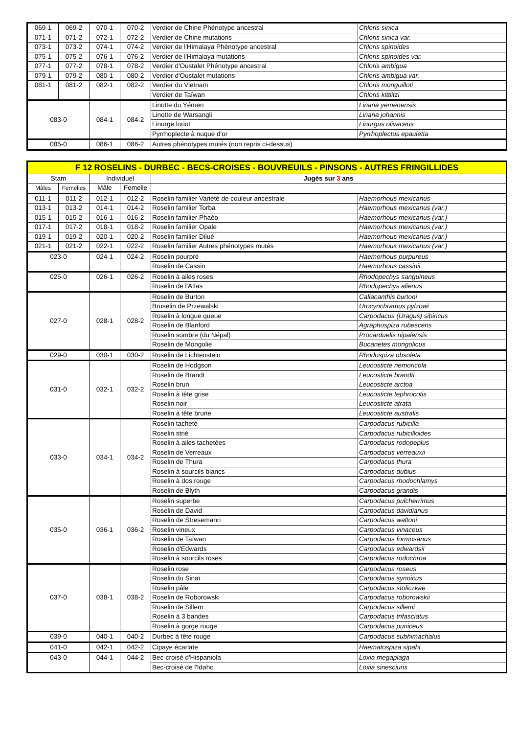| 069-1 | 069-2 | 070-1 | 070-2 | Verdier de Chine Phénotype ancestral | Chloris sinica |
| 071-1 | 071-2 | 072-1 | 072-2 | Verdier de Chine mutations | Chloris sinica var. |
| 073-1 | 073-2 | 074-1 | 074-2 | Verdier de l'Himalaya Phénotype ancestral | Chloris spinoides |
| 075-1 | 075-2 | 076-1 | 076-2 | Verdier de l'Himalaya mutations | Chloris spinoides var. |
| 077-1 | 077-2 | 078-1 | 078-2 | Verdier d'Oustalet Phénotype ancestral | Chloris ambigua |
| 079-1 | 079-2 | 080-1 | 080-2 | Verdier d'Oustalet mutations | Chloris ambigua var. |
| 081-1 | 081-2 | 082-1 | 082-2 | Verdier du Vietnam | Chloris monguilloti |
| | | | | Verdier de Taïwan | Chloris kittlitzi |
| 083-0 | | 084-1 | 084-2 | Linotte du Yémen | Linaria yemenensis |
| | | | | Linotte de Warsangli | Linaria johannis |
| | | | | Linurge loriot | Linurgus olivaceus |
| | | | | Pyrrhoplecte à nuque d'or | Pyrrhoplectus epauletta |
| 085-0 | | 086-1 | 086-2 | Autres phénotypes mutés (non repris ci-dessus) | |
| F 12 ROSELINS - DURBEC - BECS-CROISES - BOUVREUILS - PINSONS - AUTRES FRINGILLIDES | | | | | |
| Stam | | Individuel | | Jugés sur 3 ans | |
| Mâles | Femelles | Mâle | Femelle | | |
| 011-1 | 011-2 | 012-1 | 012-2 | Roselin familier Variété de couleur ancestrale | Haemorhous mexicanus |
| 013-1 | 013-2 | 014-1 | 014-2 | Roselin familier Torba | Haemorhous mexicanus (var.) |
| 015-1 | 015-2 | 016-1 | 016-2 | Roselin familier Phaéo | Haemorhous mexicanus (var.) |
| 017-1 | 017-2 | 018-1 | 018-2 | Roselin familier Opale | Haemorhous mexicanus (var.) |
| 019-1 | 019-2 | 020-1 | 020-2 | Roselin familier Dilué | Haemorhous mexicanus (var.) |
| 021-1 | 021-2 | 022-1 | 022-2 | Roselin familier Autres phénotypes mutés | Haemorhous mexicanus (var.) |
| 023-0 | | 024-1 | 024-2 | Roselin pourpré | Haemorhous purpureus |
| | | | | Roselin de Cassin | Haemorhous cassinii |
| 025-0 | | 026-1 | 026-2 | Roselin à ailes roses | Rhodopechys sanguineus |
| | | | | Roselin de l'Atlas | Rhodopechys alienus |
| 027-0 | | 028-1 | 028-2 | Roselin de Burton | Callacanthis burtoni |
| | | | | Bruselin de Przewalski | Urocynchramus pylzowi |
| | | | | Roselin à longue queue | Carpodacus (Uragus) sibiricus |
| | | | | Roselin de Blanford | Agraphospiza rubescens |
| | | | | Roselin sombre (du Népal) | Procarduelis nipalensis |
| | | | | Roselin de Mongolie | Bucanetes mongolicus |
| 029-0 | | 030-1 | 030-2 | Roselin de Lichtenstein | Rhodospiza obsoleta |
| 031-0 | | 032-1 | 032-2 | Roselin de Hodgson | Leucosticte nemoricola |
| | | | | Roselin de Brandt | Leucosticte brandti |
| | | | | Roselin brun | Leucosticte arctoa |
| | | | | Roselin à tête grise | Leucosticte tephrocotis |
| | | | | Roselin noir | Leucosticte atrata |
| | | | | Roselin à tête brune | Leucosticte australis |
| 033-0 | | 034-1 | 034-2 | Roselin tacheté | Carpodacus rubicilla |
| | | | | Roselin strié | Carpodacus rubicilloides |
| | | | | Roselin à ailes tachetées | Carpodacus rodopeplus |
| | | | | Roselin de Verreaux | Carpodacus verreauxii |
| | | | | Roselin de Thura | Carpodacus thura |
| | | | | Roselin à sourcils blancs | Carpodacus dubius |
| | | | | Roselin à dos rouge | Carpodacus rhodochlamys |
| | | | | Roselin de Blyth | Carpodacus grandis |
| 035-0 | | 036-1 | 036-2 | Roselin superbe | Carpodacus pulcherrimus |
| | | | | Roselin de David | Carpodacus davidianus |
| | | | | Roselin de Stresemann | Carpodacus waltoni |
| | | | | Roselin vineux | Carpodacus vinaceus |
| | | | | Roselin de Taïwan | Carpodacus formosanus |
| | | | | Roselin d'Edwards | Carpodacus edwardsii |
| | | | | Roselin à sourcils roses | Carpodacus rodochroa |
| 037-0 | | 038-1 | 038-2 | Roselin rose | Carpodacus roseus |
| | | | | Roselin du Sinaï | Carpodacus synoicus |
| | | | | Roselin pâle | Carpodacus stoliczkae |
| | | | | Roselin de Roborowski | Carpodacus roborowskii |
| | | | | Roselin de Sillem | Carpodacus sillemi |
| | | | | Roselin à 3 bandes | Carpodacus trifasciatus |
| | | | | Roselin à gorge rouge | Carpodacus puniceus |
| 039-0 | | 040-1 | 040-2 | Durbec à tête rouge | Carpodacus subhimachalus |
| 041-0 | | 042-1 | 042-2 | Cipaye écarlate | Haematospiza sipahi |
| 043-0 | | 044-1 | 044-2 | Bec-croisé d'Hispaniola | Loxia megaplaga |
| | | | | Bec-croisé de l'Idaho | Loxia sinesciuris |